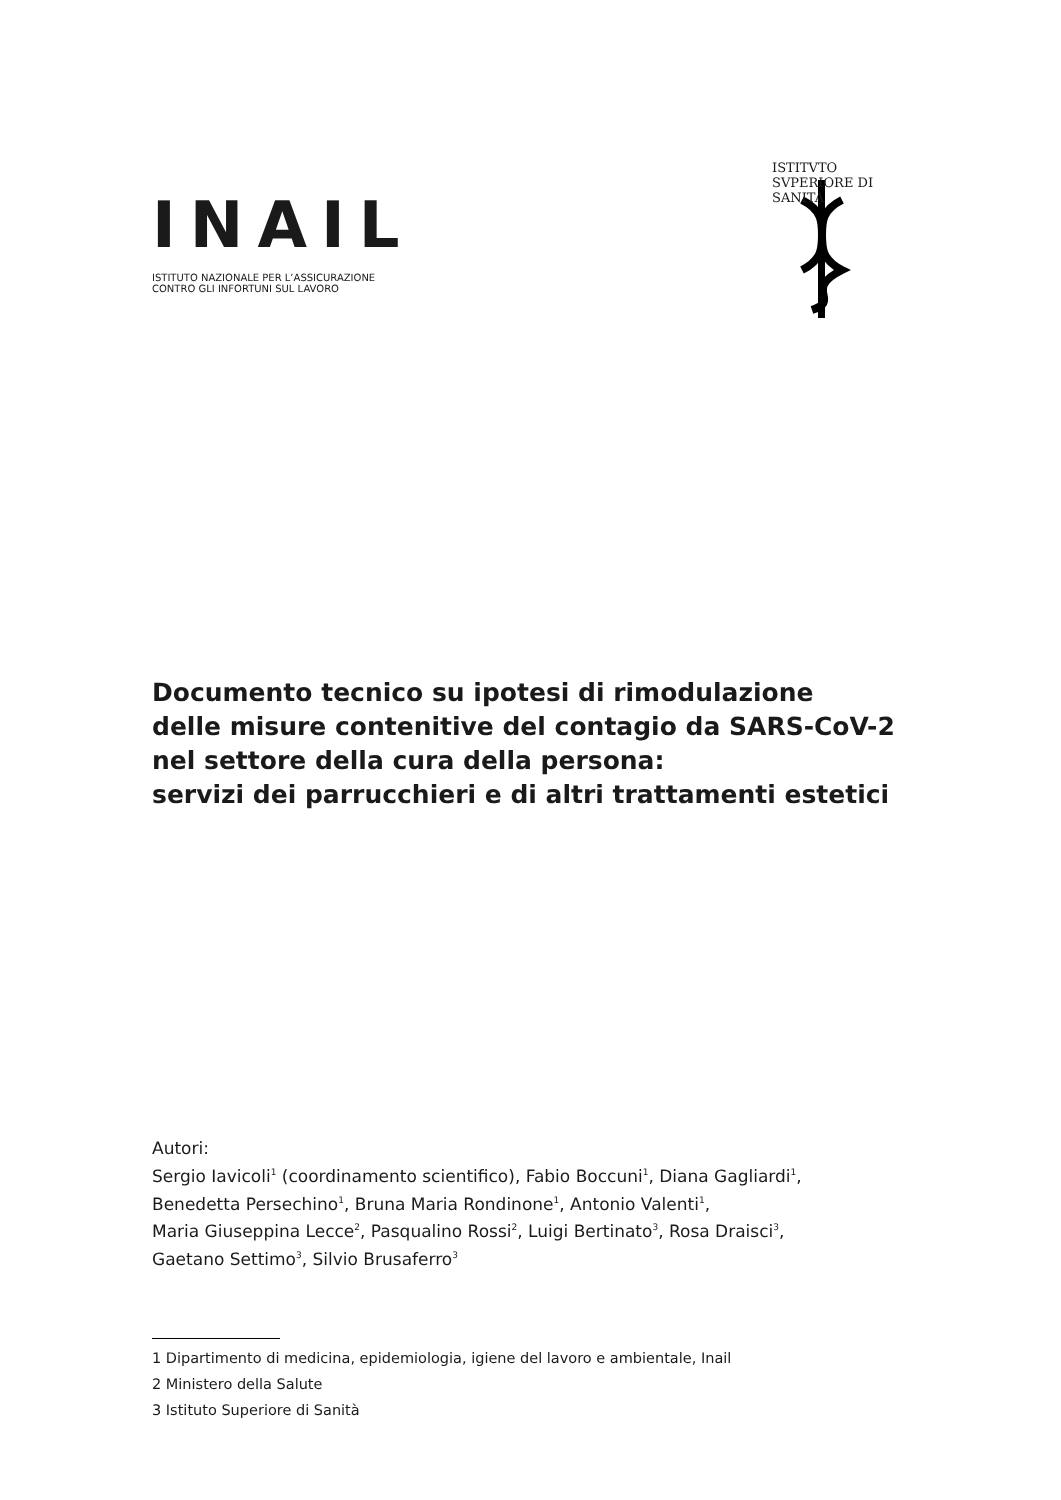INAIL
ISTITUTO NAZIONALE PER L’ASSICURAZIONE
CONTRO GLI INFORTUNI SUL LAVORO
ISTITVTO SVPERIORE DI SANITÀ
Documento tecnico su ipotesi di rimodulazione
delle misure contenitive del contagio da SARS-CoV-2
nel settore della cura della persona:
servizi dei parrucchieri e di altri trattamenti estetici
Autori:
Sergio Iavicoli<sup>1</sup> (coordinamento scientifico), Fabio Boccuni<sup>1</sup>, Diana Gagliardi<sup>1</sup>,
Benedetta Persechino<sup>1</sup>, Bruna Maria Rondinone<sup>1</sup>, Antonio Valenti<sup>1</sup>,
Maria Giuseppina Lecce<sup>2</sup>, Pasqualino Rossi<sup>2</sup>, Luigi Bertinato<sup>3</sup>, Rosa Draisci<sup>3</sup>,
Gaetano Settimo<sup>3</sup>, Silvio Brusaferro<sup>3</sup>
1 Dipartimento di medicina, epidemiologia, igiene del lavoro e ambientale, Inail
2 Ministero della Salute
3 Istituto Superiore di Sanità